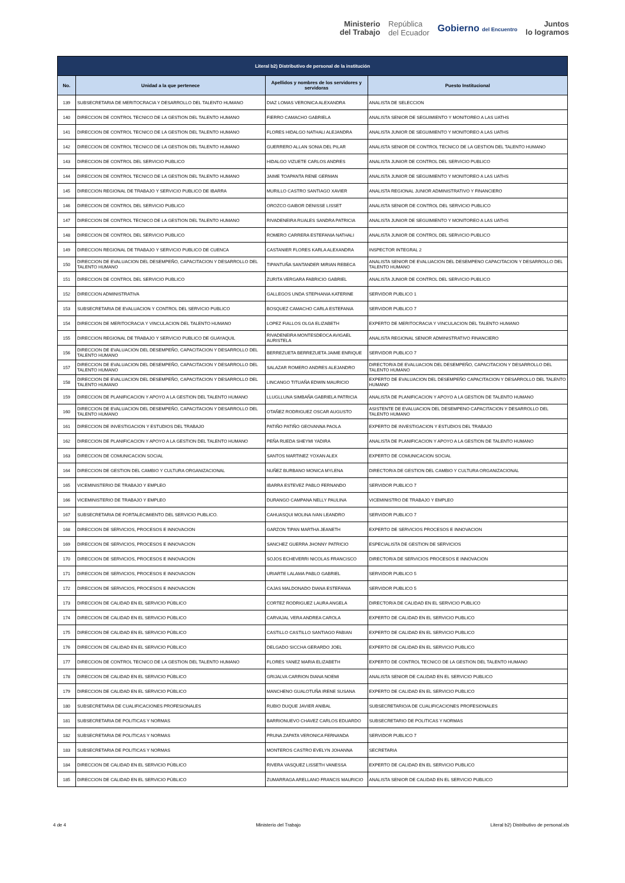Ministerio
del Trabajo
República
del Ecuador
Gobierno del Encuentro
Juntos
lo logramos
| Literal b2) Distributivo de personal de la institución | | | |
| --- | --- | --- | --- |
| No. | Unidad a la que pertenece | Apellidos y nombres de los servidores y servidoras | Puesto Institucional |
| 139 | SUBSECRETARIA DE MERITOCRACIA Y DESARROLLO DEL TALENTO HUMANO | DIAZ LOMAS VERONICA ALEXANDRA | ANALISTA DE SELECCION |
| 140 | DIRECCION DE CONTROL TECNICO DE LA GESTION DEL TALENTO HUMANO | FIERRO CAMACHO GABRIELA | ANALISTA SENIOR DE SEGUIMIENTO Y MONITOREO A LAS UATHS |
| 141 | DIRECCION DE CONTROL TECNICO DE LA GESTION DEL TALENTO HUMANO | FLORES HIDALGO NATHALI ALEJANDRA | ANALISTA JUNIOR DE SEGUIMIENTO Y MONITOREO A LAS UATHS |
| 142 | DIRECCION DE CONTROL TECNICO DE LA GESTION DEL TALENTO HUMANO | GUERRERO ALLAN SONIA DEL PILAR | ANALISTA SENIOR DE CONTROL TECNICO DE LA GESTION DEL TALENTO HUMANO |
| 143 | DIRECCION DE CONTROL DEL SERVICIO PUBLICO | HIDALGO VIZUETE CARLOS ANDRES | ANALISTA JUNIOR DE CONTROL DEL SERVICIO PUBLICO |
| 144 | DIRECCION DE CONTROL TECNICO DE LA GESTION DEL TALENTO HUMANO | JAIME TOAPANTA RENE GERMAN | ANALISTA JUNIOR DE SEGUIMIENTO Y MONITOREO A LAS UATHS |
| 145 | DIRECCION REGIONAL DE TRABAJO Y SERVICIO PUBLICO DE IBARRA | MURILLO CASTRO SANTIAGO XAVIER | ANALISTA REGIONAL JUNIOR ADMINISTRATIVO Y FINANCIERO |
| 146 | DIRECCION DE CONTROL DEL SERVICIO PUBLICO | OROZCO GAIBOR DENISSE LISSET | ANALISTA SENIOR DE CONTROL DEL SERVICIO PUBLICO |
| 147 | DIRECCION DE CONTROL TECNICO DE LA GESTION DEL TALENTO HUMANO | RIVADENEIRA RUALES SANDRA PATRICIA | ANALISTA JUNIOR DE SEGUIMIENTO Y MONITOREO A LAS UATHS |
| 148 | DIRECCION DE CONTROL DEL SERVICIO PUBLICO | ROMERO CARRERA ESTEFANIA NATHALI | ANALISTA JUNIOR DE CONTROL DEL SERVICIO PUBLICO |
| 149 | DIRECCION REGIONAL DE TRABAJO Y SERVICIO PUBLICO DE CUENCA | CASTANIER FLORES KARLA ALEXANDRA | INSPECTOR INTEGRAL 2 |
| 150 | DIRECCION DE EVALUACION DEL DESEMPEÑO, CAPACITACION Y DESARROLLO DEL TALENTO HUMANO | TIPANTUÑA SANTANDER MIRIAN REBECA | ANALISTA SENIOR DE EVALUACION DEL DESEMPENO CAPACITACION Y DESARROLLO DEL TALENTO HUMANO |
| 151 | DIRECCION DE CONTROL DEL SERVICIO PUBLICO | ZURITA VERGARA FABRICIO GABRIEL | ANALISTA JUNIOR DE CONTROL DEL SERVICIO PUBLICO |
| 152 | DIRECCION ADMINISTRATIVA | GALLEGOS UNDA STEPHANIA KATERINE | SERVIDOR PUBLICO 1 |
| 153 | SUBSECRETARIA DE EVALUACION Y CONTROL DEL SERVICIO PUBLICO | BOSQUEZ CAMACHO CARLA ESTEFANIA | SERVIDOR PUBLICO 7 |
| 154 | DIRECCION DE MERITOCRACIA Y VINCULACION DEL TALENTO HUMANO | LOPEZ FIALLOS OLGA ELIZABETH | EXPERTO DE MERITOCRACIA Y VINCULACION DEL TALENTO HUMANO |
| 155 | DIRECCION REGIONAL DE TRABAJO Y SERVICIO PUBLICO DE GUAYAQUIL | RIVADENEIRA MONTESDEOCA AVIGAEL AURISTELA | ANALISTA REGIONAL SENIOR ADMINISTRATIVO FINANCIERO |
| 156 | DIRECCION DE EVALUACION DEL DESEMPEÑO, CAPACITACION Y DESARROLLO DEL TALENTO HUMANO | BERREZUETA BERREZUETA JAIME ENRIQUE | SERVIDOR PUBLICO 7 |
| 157 | DIRECCION DE EVALUACION DEL DESEMPEÑO, CAPACITACION Y DESARROLLO DEL TALENTO HUMANO | SALAZAR ROMERO ANDRES ALEJANDRO | DIRECTOR/A DE EVALUACION DEL DESEMPEÑO, CAPACITACION Y DESARROLLO DEL TALENTO HUMANO |
| 158 | DIRECCION DE EVALUACION DEL DESEMPEÑO, CAPACITACION Y DESARROLLO DEL TALENTO HUMANO | LINCANGO TITUAÑA EDWIN MAURICIO | EXPERTO DE EVALUACION DEL DESEMPEÑO CAPACITACION Y DESARROLLO DEL TALENTO HUMANO |
| 159 | DIRECCION DE PLANIFICACION Y APOYO A LA GESTION DEL TALENTO HUMANO | LLUGLLUNA SIMBAÑA GABRIELA PATRICIA | ANALISTA DE PLANIFICACION Y APOYO A LA GESTION DE TALENTO HUMANO |
| 160 | DIRECCION DE EVALUACION DEL DESEMPEÑO, CAPACITACION Y DESARROLLO DEL TALENTO HUMANO | OTAÑEZ RODRIGUEZ OSCAR AUGUSTO | ASISTENTE DE EVALUACION DEL DESEMPENO CAPACITACION Y DESARROLLO DEL TALENTO HUMANO |
| 161 | DIRECCION DE INVESTIGACION Y ESTUDIOS DEL TRABAJO | PATIÑO PATIÑO GEOVANNA PAOLA | EXPERTO DE INVESTIGACION Y ESTUDIOS DEL TRABAJO |
| 162 | DIRECCION DE PLANIFICACION Y APOYO A LA GESTION DEL TALENTO HUMANO | PEÑA RUEDA SHEYMI YADIRA | ANALISTA DE PLANIFICACION Y APOYO A LA GESTION DE TALENTO HUMANO |
| 163 | DIRECCION DE COMUNICACION SOCIAL | SANTOS MARTINEZ YOXAN ALEX | EXPERTO DE COMUNICACION SOCIAL |
| 164 | DIRECCION DE GESTION DEL CAMBIO Y CULTURA ORGANIZACIONAL | NUÑEZ BURBANO MONICA MYLENA | DIRECTOR/A DE GESTION DEL CAMBIO Y CULTURA ORGANIZACIONAL |
| 165 | VICEMINISTERIO DE TRABAJO Y EMPLEO | IBARRA ESTEVEZ PABLO FERNANDO | SERVIDOR PUBLICO 7 |
| 166 | VICEMINISTERIO DE TRABAJO Y EMPLEO | DURANGO CAMPANA NELLY PAULINA | VICEMINISTRO DE TRABAJO Y EMPLEO |
| 167 | SUBSECRETARIA DE FORTALECIMIENTO DEL SERVICIO PUBLICO. | CAHUASQUI MOLINA IVAN LEANDRO | SERVIDOR PUBLICO 7 |
| 168 | DIRECCION DE SERVICIOS, PROCESOS E INNOVACION | GARZON TIPAN MARTHA JEANETH | EXPERTO DE SERVICIOS PROCESOS E INNOVACION |
| 169 | DIRECCION DE SERVICIOS, PROCESOS E INNOVACION | SANCHEZ GUERRA JHONNY PATRICIO | ESPECIALISTA DE GESTION DE SERVICIOS |
| 170 | DIRECCION DE SERVICIOS, PROCESOS E INNOVACION | SOJOS ECHEVERRI NICOLAS FRANCISCO | DIRECTOR/A DE SERVICIOS PROCESOS E INNOVACION |
| 171 | DIRECCION DE SERVICIOS, PROCESOS E INNOVACION | URIARTE LALAMA PABLO GABRIEL | SERVIDOR PUBLICO 5 |
| 172 | DIRECCION DE SERVICIOS, PROCESOS E INNOVACION | CAJAS MALDONADO DIANA ESTEFANIA | SERVIDOR PUBLICO 5 |
| 173 | DIRECCION DE CALIDAD EN EL SERVICIO PÚBLICO | CORTEZ RODRIGUEZ LAURA ANGELA | DIRECTOR/A DE CALIDAD EN EL SERVICIO PUBLICO |
| 174 | DIRECCION DE CALIDAD EN EL SERVICIO PÚBLICO | CARVAJAL VERA ANDREA CAROLA | EXPERTO DE CALIDAD EN EL SERVICIO PUBLICO |
| 175 | DIRECCION DE CALIDAD EN EL SERVICIO PÚBLICO | CASTILLO CASTILLO SANTIAGO FABIAN | EXPERTO DE CALIDAD EN EL SERVICIO PUBLICO |
| 176 | DIRECCION DE CALIDAD EN EL SERVICIO PÚBLICO | DELGADO SICCHA GERARDO JOEL | EXPERTO DE CALIDAD EN EL SERVICIO PUBLICO |
| 177 | DIRECCION DE CONTROL TECNICO DE LA GESTION DEL TALENTO HUMANO | FLORES YANEZ MARIA ELIZABETH | EXPERTO DE CONTROL TECNICO DE LA GESTION DEL TALENTO HUMANO |
| 178 | DIRECCION DE CALIDAD EN EL SERVICIO PÚBLICO | GRIJALVA CARRION DIANA NOEMI | ANALISTA SENIOR DE CALIDAD EN EL SERVICIO PUBLICO |
| 179 | DIRECCION DE CALIDAD EN EL SERVICIO PÚBLICO | MANCHENO GUALOTUÑA IRENE SUSANA | EXPERTO DE CALIDAD EN EL SERVICIO PUBLICO |
| 180 | SUBSECRETARIA DE CUALIFICACIONES PROFESIONALES | RUBIO DUQUE JAVIER ANIBAL | SUBSECRETARIO/A DE CUALIFICACIONES PROFESIONALES |
| 181 | SUBSECRETARIA DE POLITICAS Y NORMAS | BARRIONUEVO CHAVEZ CARLOS EDUARDO | SUBSECRETARIO DE POLITICAS Y NORMAS |
| 182 | SUBSECRETARIA DE POLITICAS Y NORMAS | PRUNA ZAPATA VERONICA FERNANDA | SERVIDOR PUBLICO 7 |
| 183 | SUBSECRETARIA DE POLITICAS Y NORMAS | MONTEROS CASTRO EVELYN JOHANNA | SECRETARIA |
| 184 | DIRECCION DE CALIDAD EN EL SERVICIO PÚBLICO | RIVERA VASQUEZ LISSETH VANESSA | EXPERTO DE CALIDAD EN EL SERVICIO PUBLICO |
| 185 | DIRECCION DE CALIDAD EN EL SERVICIO PÚBLICO | ZUMARRAGA ARELLANO FRANCIS MAURICIO | ANALISTA SENIOR DE CALIDAD EN EL SERVICIO PUBLICO |
4 de 4 Ministerio del Trabajo Literal b2) Distributivo de personal.xls